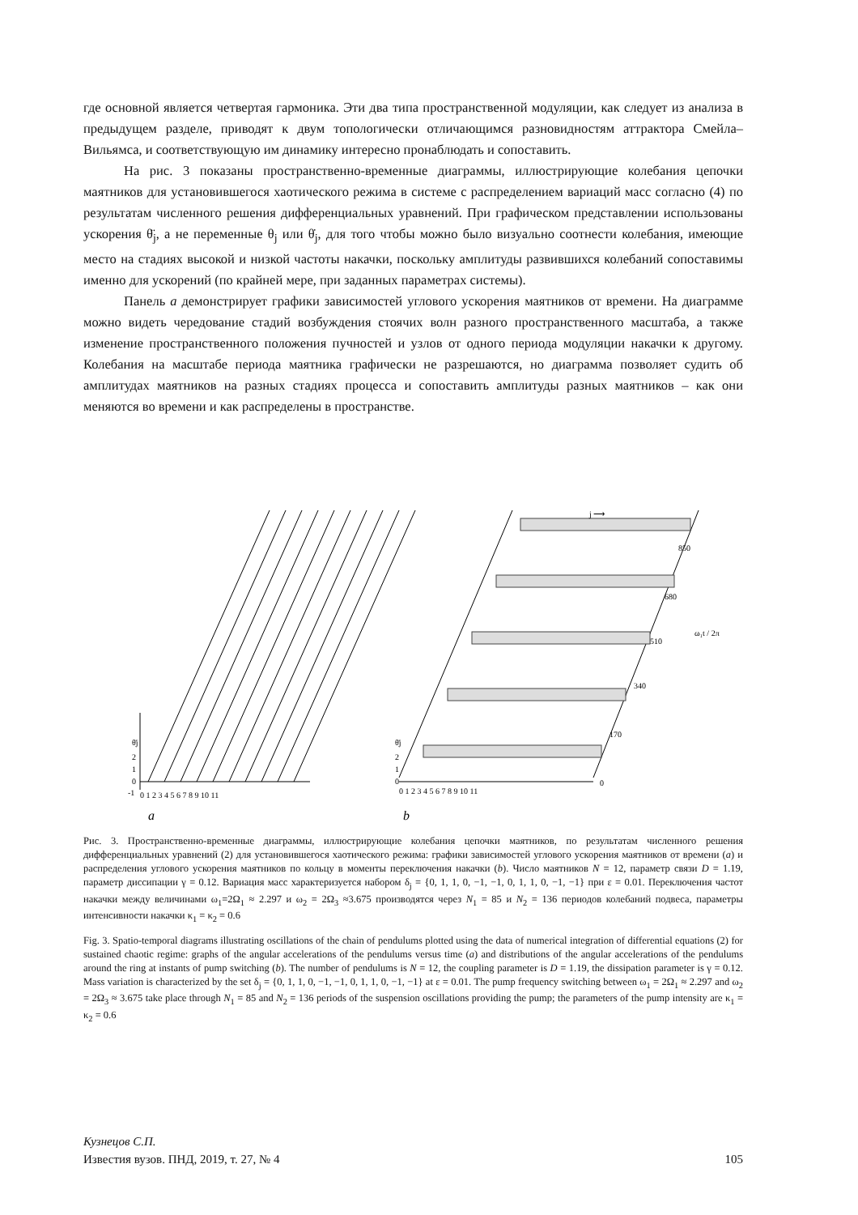где основной является четвертая гармоника. Эти два типа пространственной модуляции, как следует из анализа в предыдущем разделе, приводят к двум топологически отличающимся разновидностям аттрактора Смейла–Вильямса, и соответствующую им динамику интересно пронаблюдать и сопоставить.
На рис. 3 показаны пространственно-временные диаграммы, иллюстрирующие колебания цепочки маятников для установившегося хаотического режима в системе с распределением вариаций масс согласно (4) по результатам численного решения дифференциальных уравнений. При графическом представлении использованы ускорения θ̈<sub>j</sub>, а не переменные θ<sub>j</sub> или θ̇<sub>j</sub>, для того чтобы можно было визуально соотнести колебания, имеющие место на стадиях высокой и низкой частоты накачки, поскольку амплитуды развившихся колебаний сопоставимы именно для ускорений (по крайней мере, при заданных параметрах системы).
Панель a демонстрирует графики зависимостей углового ускорения маятников от времени. На диаграмме можно видеть чередование стадий возбуждения стоячих волн разного пространственного масштаба, а также изменение пространственного положения пучностей и узлов от одного периода модуляции накачки к другому. Колебания на масштабе периода маятника графически не разрешаются, но диаграмма позволяет судить об амплитудах маятников на разных стадиях процесса и сопоставить амплитуды разных маятников – как они меняются во времени и как распределены в пространстве.
θ̈j
2
1
0
-1
0 1 2 3 4 5 6 7 8 9 10 11
θ̈j
2
1
0
0 1 2 3 4 5 6 7 8 9 10 11
0
170
340
510
680
850
j ⟶
ω₁t / 2π
a
b
Рис. 3. Пространственно-временные диаграммы, иллюстрирующие колебания цепочки маятников, по результатам численного решения дифференциальных уравнений (2) для установившегося хаотического режима: графики зависимостей углового ускорения маятников от времени (a) и распределения углового ускорения маятников по кольцу в моменты переключения накачки (b). Число маятников N = 12, параметр связи D = 1.19, параметр диссипации γ = 0.12. Вариация масс характеризуется набором δ<sub>j</sub> = {0, 1, 1, 0, −1, −1, 0, 1, 1, 0, −1, −1} при ε = 0.01. Переключения частот накачки между величинами ω<sub>1</sub>=2Ω<sub>1</sub> ≈ 2.297 и ω<sub>2</sub> = 2Ω<sub>3</sub> ≈3.675 производятся через N<sub>1</sub> = 85 и N<sub>2</sub> = 136 периодов колебаний подвеса, параметры интенсивности накачки κ<sub>1</sub> = κ<sub>2</sub> = 0.6
Fig. 3. Spatio-temporal diagrams illustrating oscillations of the chain of pendulums plotted using the data of numerical integration of differential equations (2) for sustained chaotic regime: graphs of the angular accelerations of the pendulums versus time (a) and distributions of the angular accelerations of the pendulums around the ring at instants of pump switching (b). The number of pendulums is N = 12, the coupling parameter is D = 1.19, the dissipation parameter is γ = 0.12. Mass variation is characterized by the set δ<sub>j</sub> = {0, 1, 1, 0, −1, −1, 0, 1, 1, 0, −1, −1} at ε = 0.01. The pump frequency switching between ω<sub>1</sub> = 2Ω<sub>1</sub> ≈ 2.297 and ω<sub>2</sub> = 2Ω<sub>3</sub> ≈ 3.675 take place through N<sub>1</sub> = 85 and N<sub>2</sub> = 136 periods of the suspension oscillations providing the pump; the parameters of the pump intensity are κ<sub>1</sub> = κ<sub>2</sub> = 0.6
Кузнецов С.П.
Известия вузов. ПНД, 2019, т. 27, № 4 105